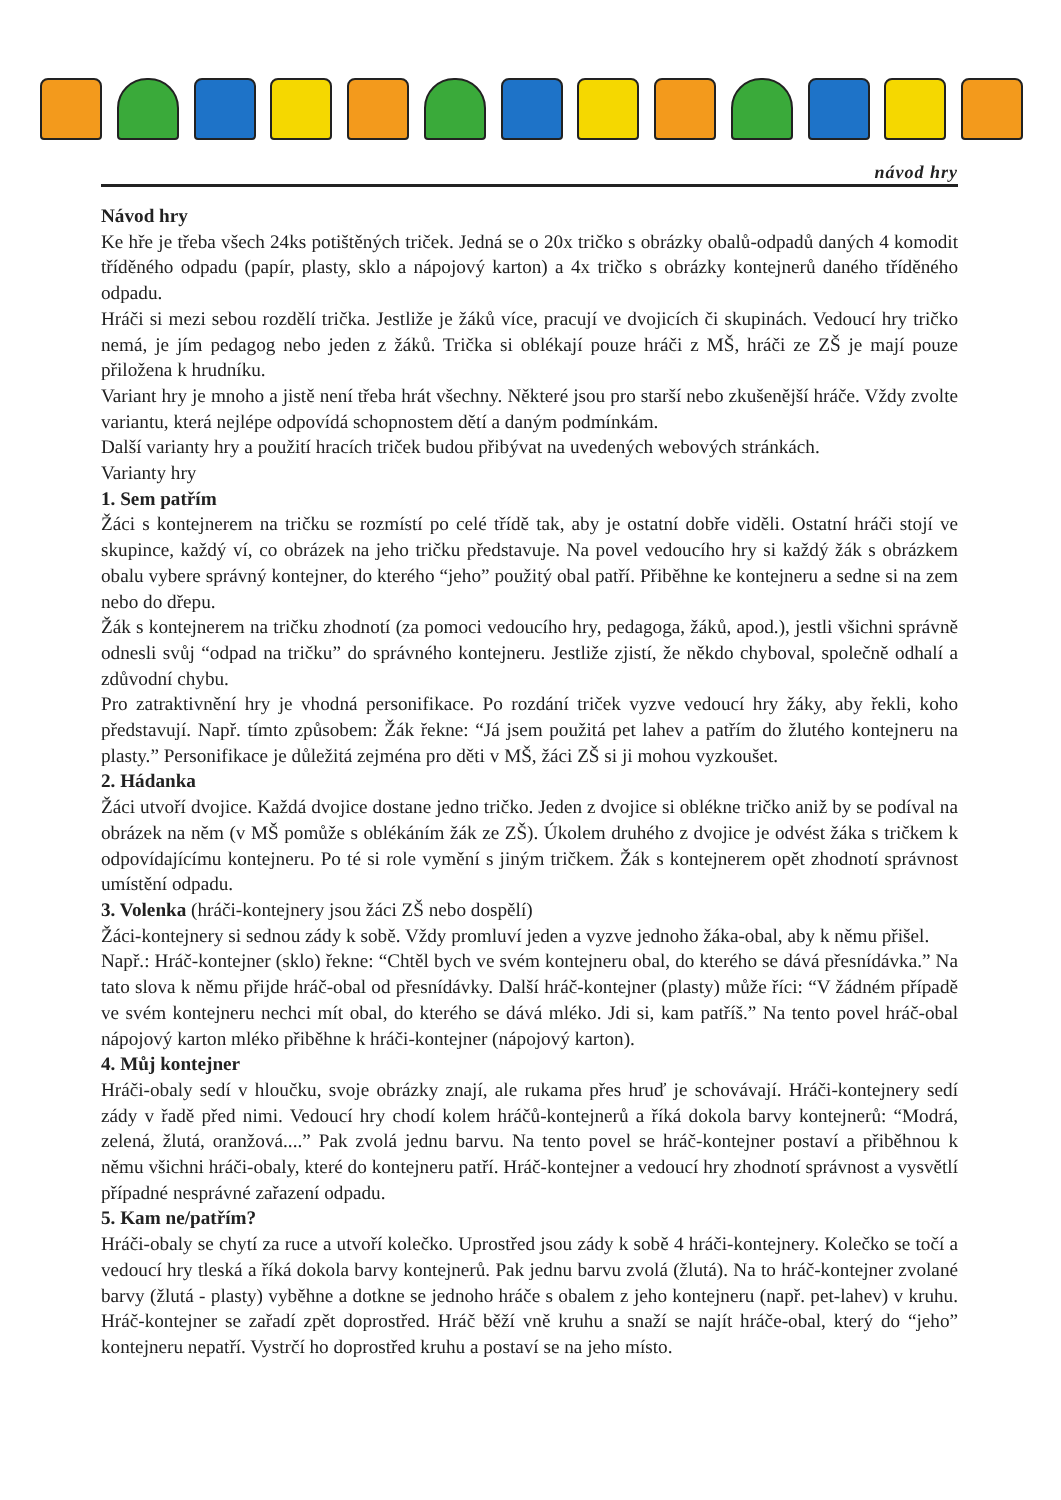návod hry
Návod hry
Ke hře je třeba všech 24ks potištěných triček. Jedná se o 20x tričko s obrázky obalů-odpadů daných 4 komodit tříděného odpadu (papír, plasty, sklo a nápojový karton) a 4x tričko s obrázky kontejnerů daného tříděného odpadu.
Hráči si mezi sebou rozdělí trička. Jestliže je žáků více, pracují ve dvojicích či skupinách. Vedoucí hry tričko nemá, je jím pedagog nebo jeden z žáků. Trička si oblékají pouze hráči z MŠ, hráči ze ZŠ je mají pouze přiložena k hrudníku.
Variant hry je mnoho a jistě není třeba hrát všechny. Některé jsou pro starší nebo zkušenější hráče. Vždy zvolte variantu, která nejlépe odpovídá schopnostem dětí a daným podmínkám.
Další varianty hry a použití hracích triček budou přibývat na uvedených webových stránkách.
Varianty hry
1. Sem patřím
Žáci s kontejnerem na tričku se rozmístí po celé třídě tak, aby je ostatní dobře viděli. Ostatní hráči stojí ve skupince, každý ví, co obrázek na jeho tričku představuje. Na povel vedoucího hry si každý žák s obrázkem obalu vybere správný kontejner, do kterého “jeho” použitý obal patří. Přiběhne ke kontejneru a sedne si na zem nebo do dřepu.
Žák s kontejnerem na tričku zhodnotí (za pomoci vedoucího hry, pedagoga, žáků, apod.), jestli všichni správně odnesli svůj “odpad na tričku” do správného kontejneru. Jestliže zjistí, že někdo chyboval, společně odhalí a zdůvodní chybu.
Pro zatraktivnění hry je vhodná personifikace. Po rozdání triček vyzve vedoucí hry žáky, aby řekli, koho představují. Např. tímto způsobem: Žák řekne: “Já jsem použitá pet lahev a patřím do žlutého kontejneru na plasty.” Personifikace je důležitá zejména pro děti v MŠ, žáci ZŠ si ji mohou vyzkoušet.
2. Hádanka
Žáci utvoří dvojice. Každá dvojice dostane jedno tričko. Jeden z dvojice si oblékne tričko aniž by se podíval na obrázek na něm (v MŠ pomůže s oblékáním žák ze ZŠ). Úkolem druhého z dvojice je odvést žáka s tričkem k odpovídajícímu kontejneru. Po té si role vymění s jiným tričkem. Žák s kontejnerem opět zhodnotí správnost umístění odpadu.
3. Volenka (hráči-kontejnery jsou žáci ZŠ nebo dospělí)
Žáci-kontejnery si sednou zády k sobě. Vždy promluví jeden a vyzve jednoho žáka-obal, aby k němu přišel.
Např.: Hráč-kontejner (sklo) řekne: “Chtěl bych ve svém kontejneru obal, do kterého se dává přesnídávka.” Na tato slova k němu přijde hráč-obal od přesnídávky. Další hráč-kontejner (plasty) může říci: “V žádném případě ve svém kontejneru nechci mít obal, do kterého se dává mléko. Jdi si, kam patříš.” Na tento povel hráč-obal nápojový karton mléko přiběhne k hráči-kontejner (nápojový karton).
4. Můj kontejner
Hráči-obaly sedí v hloučku, svoje obrázky znají, ale rukama přes hruď je schovávají. Hráči-kontejnery sedí zády v řadě před nimi. Vedoucí hry chodí kolem hráčů-kontejnerů a říká dokola barvy kontejnerů: “Modrá, zelená, žlutá, oranžová....” Pak zvolá jednu barvu. Na tento povel se hráč-kontejner postaví a přiběhnou k němu všichni hráči-obaly, které do kontejneru patří. Hráč-kontejner a vedoucí hry zhodnotí správnost a vysvětlí případné nesprávné zařazení odpadu.
5. Kam ne/patřím?
Hráči-obaly se chytí za ruce a utvoří kolečko. Uprostřed jsou zády k sobě 4 hráči-kontejnery. Kolečko se točí a vedoucí hry tleská a říká dokola barvy kontejnerů. Pak jednu barvu zvolá (žlutá). Na to hráč-kontejner zvolané barvy (žlutá - plasty) vyběhne a dotkne se jednoho hráče s obalem z jeho kontejneru (např. pet-lahev) v kruhu. Hráč-kontejner se zařadí zpět doprostřed. Hráč běží vně kruhu a snaží se najít hráče-obal, který do “jeho” kontejneru nepatří. Vystrčí ho doprostřed kruhu a postaví se na jeho místo.